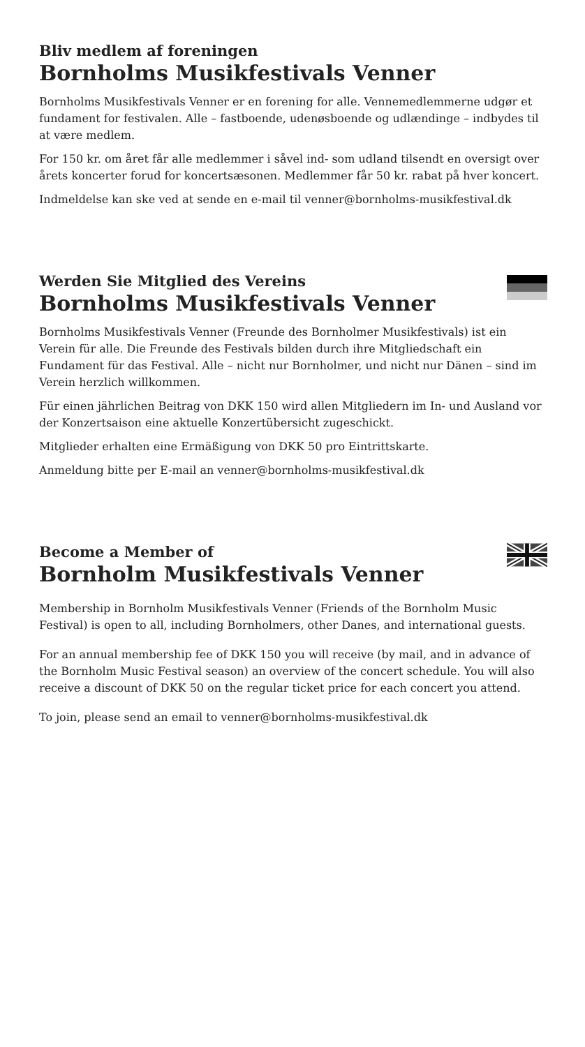Bliv medlem af foreningen
Bornholms Musikfestivals Venner
Bornholms Musikfestivals Venner er en forening for alle. Vennemedlemmerne udgør et fundament for festivalen. Alle – fastboende, udenøsboende og udlændinge – indbydes til at være medlem.
For 150 kr. om året får alle medlemmer i såvel ind- som udland tilsendt en oversigt over årets koncerter forud for koncertsæsonen. Medlemmer får 50 kr. rabat på hver koncert.
Indmeldelse kan ske ved at sende en e-mail til venner@bornholms-musikfestival.dk
Werden Sie Mitglied des Vereins
Bornholms Musikfestivals Venner
Bornholms Musikfestivals Venner (Freunde des Bornholmer Musikfestivals) ist ein Verein für alle. Die Freunde des Festivals bilden durch ihre Mitgliedschaft ein Fundament für das Festival. Alle – nicht nur Bornholmer, und nicht nur Dänen – sind im Verein herzlich willkommen.
Für einen jährlichen Beitrag von DKK 150 wird allen Mitgliedern im In- und Ausland vor der Konzertsaison eine aktuelle Konzertübersicht zugeschickt.
Mitglieder erhalten eine Ermäßigung von DKK 50 pro Eintrittskarte.
Anmeldung bitte per E-mail an venner@bornholms-musikfestival.dk
Become a Member of
Bornholm Musikfestivals Venner
Membership in Bornholm Musikfestivals Venner (Friends of the Bornholm Music Festival) is open to all, including Bornholmers, other Danes, and international guests.
For an annual membership fee of DKK 150 you will receive (by mail, and in advance of the Bornholm Music Festival season) an overview of the concert schedule. You will also receive a discount of DKK 50 on the regular ticket price for each concert you attend.
To join, please send an email to venner@bornholms-musikfestival.dk